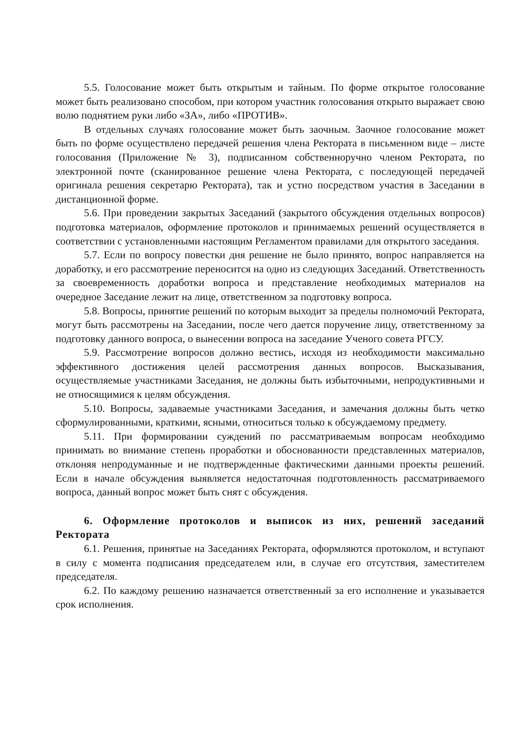5.5. Голосование может быть открытым и тайным. По форме открытое голосование может быть реализовано способом, при котором участник голосования открыто выражает свою волю поднятием руки либо «ЗА», либо «ПРОТИВ».
В отдельных случаях голосование может быть заочным. Заочное голосование может быть по форме осуществлено передачей решения члена Ректората в письменном виде – листе голосования (Приложение № 3), подписанном собственноручно членом Ректората, по электронной почте (сканированное решение члена Ректората, с последующей передачей оригинала решения секретарю Ректората), так и устно посредством участия в Заседании в дистанционной форме.
5.6. При проведении закрытых Заседаний (закрытого обсуждения отдельных вопросов) подготовка материалов, оформление протоколов и принимаемых решений осуществляется в соответствии с установленными настоящим Регламентом правилами для открытого заседания.
5.7. Если по вопросу повестки дня решение не было принято, вопрос направляется на доработку, и его рассмотрение переносится на одно из следующих Заседаний. Ответственность за своевременность доработки вопроса и представление необходимых материалов на очередное Заседание лежит на лице, ответственном за подготовку вопроса.
5.8. Вопросы, принятие решений по которым выходит за пределы полномочий Ректората, могут быть рассмотрены на Заседании, после чего дается поручение лицу, ответственному за подготовку данного вопроса, о вынесении вопроса на заседание Ученого совета РГСУ.
5.9. Рассмотрение вопросов должно вестись, исходя из необходимости максимально эффективного достижения целей рассмотрения данных вопросов. Высказывания, осуществляемые участниками Заседания, не должны быть избыточными, непродуктивными и не относящимися к целям обсуждения.
5.10. Вопросы, задаваемые участниками Заседания, и замечания должны быть четко сформулированными, краткими, ясными, относиться только к обсуждаемому предмету.
5.11. При формировании суждений по рассматриваемым вопросам необходимо принимать во внимание степень проработки и обоснованности представленных материалов, отклоняя непродуманные и не подтвержденные фактическими данными проекты решений. Если в начале обсуждения выявляется недостаточная подготовленность рассматриваемого вопроса, данный вопрос может быть снят с обсуждения.
6. Оформление протоколов и выписок из них, решений заседаний Ректората
6.1. Решения, принятые на Заседаниях Ректората, оформляются протоколом, и вступают в силу с момента подписания председателем или, в случае его отсутствия, заместителем председателя.
6.2. По каждому решению назначается ответственный за его исполнение и указывается срок исполнения.